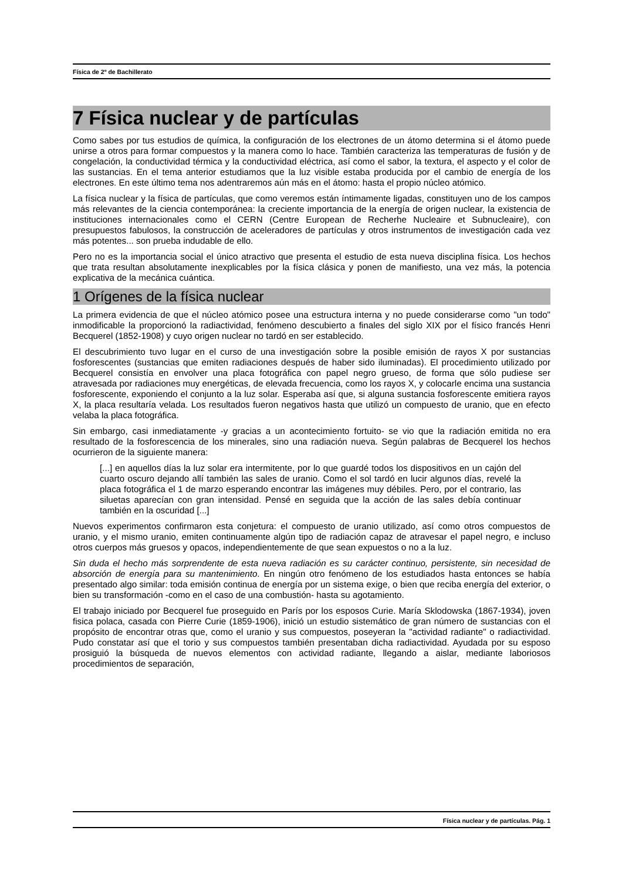Física de 2º de Bachillerato
7 Física nuclear y de partículas
Como sabes por tus estudios de química, la configuración de los electrones de un átomo determina si el átomo puede unirse a otros para formar compuestos y la manera como lo hace. También caracteriza las temperaturas de fusión y de congelación, la conductividad térmica y la conductividad eléctrica, así como el sabor, la textura, el aspecto y el color de las sustancias. En el tema anterior estudiamos que la luz visible estaba producida por el cambio de energía de los electrones. En este último tema nos adentraremos aún más en el átomo: hasta el propio núcleo atómico.
La física nuclear y la física de partículas, que como veremos están íntimamente ligadas, constituyen uno de los campos más relevantes de la ciencia contemporánea: la creciente importancia de la energía de origen nuclear, la existencia de instituciones internacionales como el CERN (Centre European de Recherhe Nucleaire et Subnucleaire), con presupuestos fabulosos, la construcción de aceleradores de partículas y otros instrumentos de investigación cada vez más potentes... son prueba indudable de ello.
Pero no es la importancia social el único atractivo que presenta el estudio de esta nueva disciplina física. Los hechos que trata resultan absolutamente inexplicables por la física clásica y ponen de manifiesto, una vez más, la potencia explicativa de la mecánica cuántica.
1 Orígenes de la física nuclear
La primera evidencia de que el núcleo atómico posee una estructura interna y no puede considerarse como "un todo" inmodificable la proporcionó la radiactividad, fenómeno descubierto a finales del siglo XIX por el físico francés Henri Becquerel (1852-1908) y cuyo origen nuclear no tardó en ser establecido.
El descubrimiento tuvo lugar en el curso de una investigación sobre la posible emisión de rayos X por sustancias fosforescentes (sustancias que emiten radiaciones después de haber sido iluminadas). El procedimiento utilizado por Becquerel consistía en envolver una placa fotográfica con papel negro grueso, de forma que sólo pudiese ser atravesada por radiaciones muy energéticas, de elevada frecuencia, como los rayos X, y colocarle encima una sustancia fosforescente, exponiendo el conjunto a la luz solar. Esperaba así que, si alguna sustancia fosforescente emitiera rayos X, la placa resultaría velada. Los resultados fueron negativos hasta que utilizó un compuesto de uranio, que en efecto velaba la placa fotográfica.
Sin embargo, casi inmediatamente -y gracias a un acontecimiento fortuito- se vio que la radiación emitida no era resultado de la fosforescencia de los minerales, sino una radiación nueva. Según palabras de Becquerel los hechos ocurrieron de la siguiente manera:
[...] en aquellos días la luz solar era intermitente, por lo que guardé todos los dispositivos en un cajón del cuarto oscuro dejando allí también las sales de uranio. Como el sol tardó en lucir algunos días, revelé la placa fotográfica el 1 de marzo esperando encontrar las imágenes muy débiles. Pero, por el contrario, las siluetas aparecían con gran intensidad. Pensé en seguida que la acción de las sales debía continuar también en la oscuridad [...]
Nuevos experimentos confirmaron esta conjetura: el compuesto de uranio utilizado, así como otros compuestos de uranio, y el mismo uranio, emiten continuamente algún tipo de radiación capaz de atravesar el papel negro, e incluso otros cuerpos más gruesos y opacos, independientemente de que sean expuestos o no a la luz.
Sin duda el hecho más sorprendente de esta nueva radiación es su carácter continuo, persistente, sin necesidad de absorción de energía para su mantenimiento. En ningún otro fenómeno de los estudiados hasta entonces se había presentado algo similar: toda emisión continua de energía por un sistema exige, o bien que reciba energía del exterior, o bien su transformación -como en el caso de una combustión- hasta su agotamiento.
El trabajo iniciado por Becquerel fue proseguido en París por los esposos Curie. María Sklodowska (1867-1934), joven fisica polaca, casada con Pierre Curie (1859-1906), inició un estudio sistemático de gran número de sustancias con el propósito de encontrar otras que, como el uranio y sus compuestos, poseyeran la "actividad radiante" o radiactividad. Pudo constatar así que el torio y sus compuestos también presentaban dicha radiactividad. Ayudada por su esposo prosiguió la búsqueda de nuevos elementos con actividad radiante, llegando a aislar, mediante laboriosos procedimientos de separación,
Física nuclear y de partículas. Pág. 1